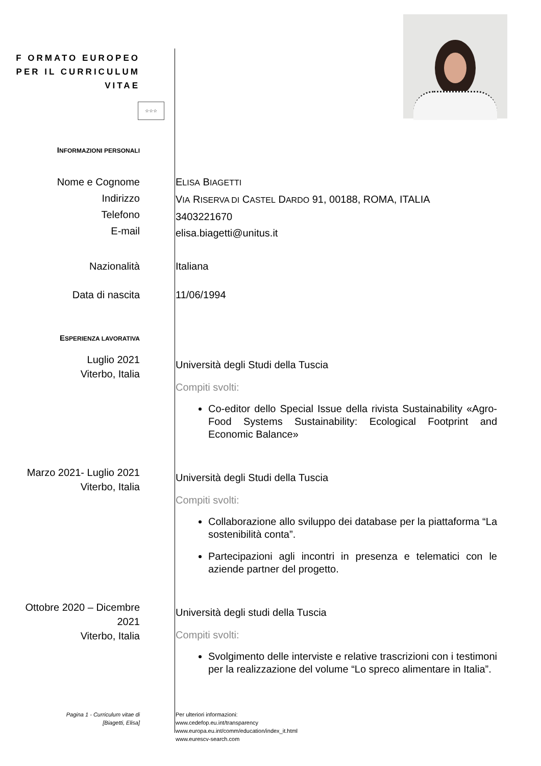F ORMATO EUROPEO
PER IL CURRICULUM
VITAE
☆☆☆
INFORMAZIONI PERSONALI
Nome e Cognome
Indirizzo
Telefono
E-mail
ELISA BIAGETTI
VIA RISERVA DI CASTEL DARDO 91, 00188, ROMA, ITALIA
3403221670
elisa.biagetti@unitus.it
Nazionalità Italiana
Data di nascita 11/06/1994
ESPERIENZA LAVORATIVA
Luglio 2021
Viterbo, Italia
Università degli Studi della Tuscia
Compiti svolti:
Co-editor dello Special Issue della rivista Sustainability «Agro-Food Systems Sustainability: Ecological Footprint and Economic Balance»
Marzo 2021- Luglio 2021
Viterbo, Italia
Università degli Studi della Tuscia
Compiti svolti:
Collaborazione allo sviluppo dei database per la piattaforma “La sostenibilità conta”.
Partecipazioni agli incontri in presenza e telematici con le aziende partner del progetto.
Ottobre 2020 – Dicembre 2021
Viterbo, Italia
Università degli studi della Tuscia
Compiti svolti:
Svolgimento delle interviste e relative trascrizioni con i testimoni per la realizzazione del volume “Lo spreco alimentare in Italia”.
Pagina 1 - Curriculum vitae di
[Biagetti, Elisa]
Per ulteriori informazioni:
www.cedefop.eu.int/transparency
www.europa.eu.int/comm/education/index_it.html
www.eurescv-search.com